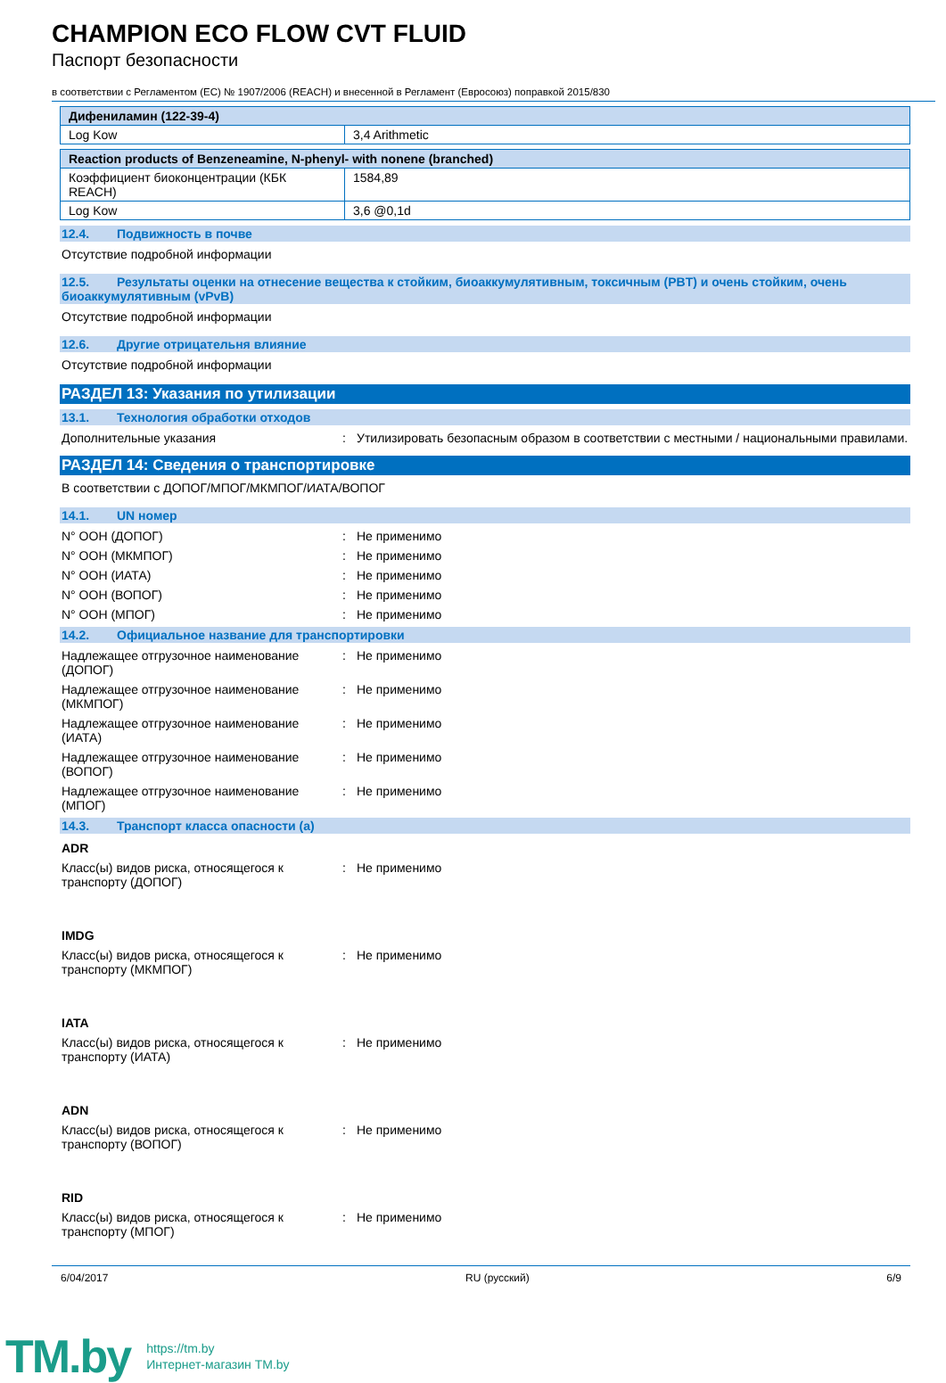CHAMPION ECO FLOW CVT FLUID
Паспорт безопасности
в соответствии с Регламентом (ЕС) № 1907/2006 (REACH) и внесенной в Регламент (Евросоюз) поправкой 2015/830
| Дифениламин (122-39-4) | |
| Log Kow | 3,4 Arithmetic |
| Reaction products of Benzeneamine, N-phenyl- with nonene (branched) | |
| Коэффициент биоконцентрации (КБК REACH) | 1584,89 |
| Log Kow | 3,6 @0,1d |
12.4. Подвижность в почве
Отсутствие подробной информации
12.5. Результаты оценки на отнесение вещества к стойким, биоаккумулятивным, токсичным (PBT) и очень стойким, очень биоаккумулятивным (vPvB)
Отсутствие подробной информации
12.6. Другие отрицательня влияние
Отсутствие подробной информации
РАЗДЕЛ 13: Указания по утилизации
13.1. Технология обработки отходов
Дополнительные указания : Утилизировать безопасным образом в соответствии с местными / национальными правилами.
РАЗДЕЛ 14: Сведения о транспортировке
В соответствии с ДОПОГ/МПОГ/МКМПОГ/ИАТА/ВОПОГ
14.1. UN номер
N° ООН (ДОПОГ) : Не применимо
N° ООН (МКМПОГ) : Не применимо
N° ООН (ИАТА) : Не применимо
N° ООН (ВОПОГ) : Не применимо
N° ООН (МПОГ) : Не применимо
14.2. Официальное название для транспортировки
Надлежащее отгрузочное наименование (ДОПОГ)
: Не применимо
Надлежащее отгрузочное наименование (МКМПОГ)
: Не применимо
Надлежащее отгрузочное наименование (ИАТА)
: Не применимо
Надлежащее отгрузочное наименование (ВОПОГ)
: Не применимо
Надлежащее отгрузочное наименование (МПОГ)
: Не применимо
14.3. Транспорт класса опасности (а)
ADR
Класс(ы) видов риска, относящегося к транспорту (ДОПОГ)
: Не применимо
IMDG
Класс(ы) видов риска, относящегося к транспорту (МКМПОГ)
: Не применимо
IATA
Класс(ы) видов риска, относящегося к транспорту (ИАТА)
: Не применимо
ADN
Класс(ы) видов риска, относящегося к транспорту (ВОПОГ)
: Не применимо
RID
Класс(ы) видов риска, относящегося к транспорту (МПОГ)
: Не применимо
6/04/2017 RU (русский) 6/9
TM.by
https://tm.by
Интернет-магазин TM.by